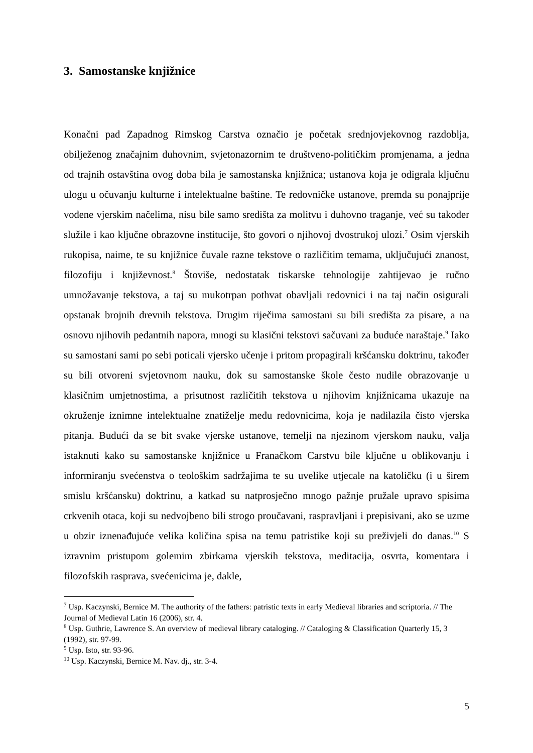3. Samostanske knjižnice
Konačni pad Zapadnog Rimskog Carstva označio je početak srednjovjekovnog razdoblja, obilježenog značajnim duhovnim, svjetonazornim te društveno-političkim promjenama, a jedna od trajnih ostavština ovog doba bila je samostanska knjižnica; ustanova koja je odigrala ključnu ulogu u očuvanju kulturne i intelektualne baštine. Te redovničke ustanove, premda su ponajprije vođene vjerskim načelima, nisu bile samo središta za molitvu i duhovno traganje, već su također služile i kao ključne obrazovne institucije, što govori o njihovoj dvostrukoj ulozi.<sup>7</sup> Osim vjerskih rukopisa, naime, te su knjižnice čuvale razne tekstove o različitim temama, uključujući znanost, filozofiju i književnost.<sup>8</sup> Štoviše, nedostatak tiskarske tehnologije zahtijevao je ručno umnožavanje tekstova, a taj su mukotrpan pothvat obavljali redovnici i na taj način osigurali opstanak brojnih drevnih tekstova. Drugim riječima samostani su bili središta za pisare, a na osnovu njihovih pedantnih napora, mnogi su klasični tekstovi sačuvani za buduće naraštaje.<sup>9</sup> Iako su samostani sami po sebi poticali vjersko učenje i pritom propagirali kršćansku doktrinu, također su bili otvoreni svjetovnom nauku, dok su samostanske škole često nudile obrazovanje u klasičnim umjetnostima, a prisutnost različitih tekstova u njihovim knjižnicama ukazuje na okruženje iznimne intelektualne znatiželje među redovnicima, koja je nadilazila čisto vjerska pitanja. Budući da se bit svake vjerske ustanove, temelji na njezinom vjerskom nauku, valja istaknuti kako su samostanske knjižnice u Franačkom Carstvu bile ključne u oblikovanju i informiranju svećenstva o teološkim sadržajima te su uvelike utjecale na katoličku (i u širem smislu kršćansku) doktrinu, a katkad su natprosječno mnogo pažnje pružale upravo spisima crkvenih otaca, koji su nedvojbeno bili strogo proučavani, raspravljani i prepisivani, ako se uzme u obzir iznenađujuće velika količina spisa na temu patristike koji su preživjeli do danas.<sup>10</sup> S izravnim pristupom golemim zbirkama vjerskih tekstova, meditacija, osvrta, komentara i filozofskih rasprava, svećenicima je, dakle,
<sup>7</sup> Usp. Kaczynski, Bernice M. The authority of the fathers: patristic texts in early Medieval libraries and scriptoria. // The Journal of Medieval Latin 16 (2006), str. 4.
<sup>8</sup> Usp. Guthrie, Lawrence S. An overview of medieval library cataloging. // Cataloging & Classification Quarterly 15, 3 (1992), str. 97-99.
<sup>9</sup> Usp. Isto, str. 93-96.
<sup>10</sup> Usp. Kaczynski, Bernice M. Nav. dj., str. 3-4.
5